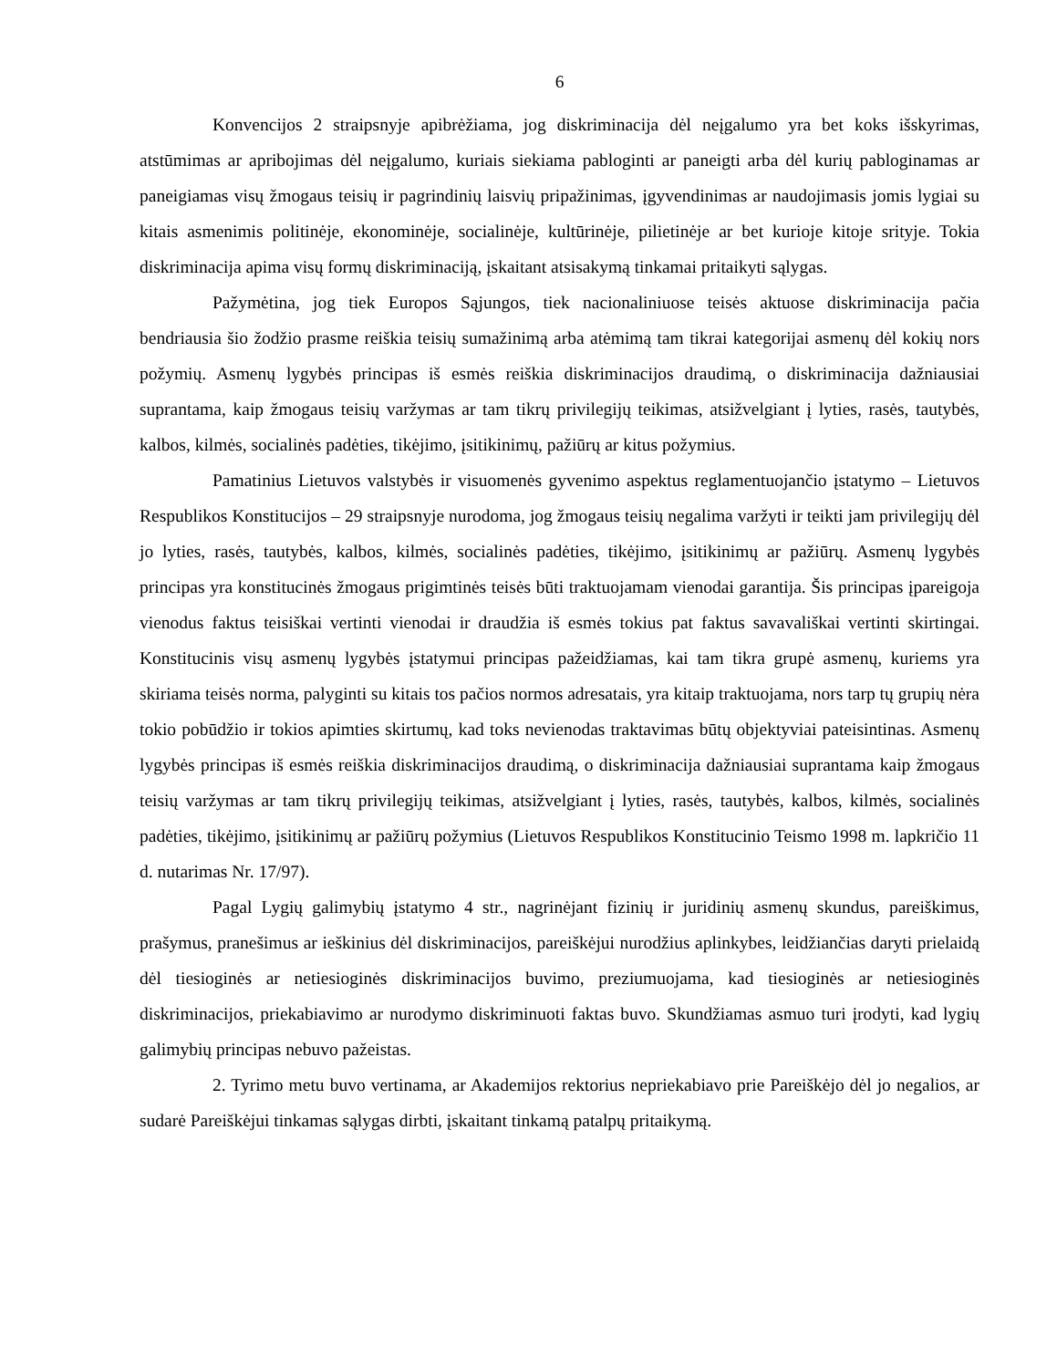6
Konvencijos 2 straipsnyje apibrėžiama, jog diskriminacija dėl neįgalumo yra bet koks išskyrimas, atstūmimas ar apribojimas dėl neįgalumo, kuriais siekiama pabloginti ar paneigti arba dėl kurių pabloginamas ar paneigiamas visų žmogaus teisių ir pagrindinių laisvių pripažinimas, įgyvendinimas ar naudojimasis jomis lygiai su kitais asmenimis politinėje, ekonominėje, socialinėje, kultūrinėje, pilietinėje ar bet kurioje kitoje srityje. Tokia diskriminacija apima visų formų diskriminaciją, įskaitant atsisakymą tinkamai pritaikyti sąlygas.
Pažymėtina, jog tiek Europos Sąjungos, tiek nacionaliniuose teisės aktuose diskriminacija pačia bendriausia šio žodžio prasme reiškia teisių sumažinimą arba atėmimą tam tikrai kategorijai asmenų dėl kokių nors požymių. Asmenų lygybės principas iš esmės reiškia diskriminacijos draudimą, o diskriminacija dažniausiai suprantama, kaip žmogaus teisių varžymas ar tam tikrų privilegijų teikimas, atsižvelgiant į lyties, rasės, tautybės, kalbos, kilmės, socialinės padėties, tikėjimo, įsitikinimų, pažiūrų ar kitus požymius.
Pamatinius Lietuvos valstybės ir visuomenės gyvenimo aspektus reglamentuojančio įstatymo – Lietuvos Respublikos Konstitucijos – 29 straipsnyje nurodoma, jog žmogaus teisių negalima varžyti ir teikti jam privilegijų dėl jo lyties, rasės, tautybės, kalbos, kilmės, socialinės padėties, tikėjimo, įsitikinimų ar pažiūrų. Asmenų lygybės principas yra konstitucinės žmogaus prigimtinės teisės būti traktuojamam vienodai garantija. Šis principas įpareigoja vienodus faktus teisiškai vertinti vienodai ir draudžia iš esmės tokius pat faktus savavališkai vertinti skirtingai. Konstitucinis visų asmenų lygybės įstatymui principas pažeidžiamas, kai tam tikra grupė asmenų, kuriems yra skiriama teisės norma, palyginti su kitais tos pačios normos adresatais, yra kitaip traktuojama, nors tarp tų grupių nėra tokio pobūdžio ir tokios apimties skirtumų, kad toks nevienodas traktavimas būtų objektyviai pateisintinas. Asmenų lygybės principas iš esmės reiškia diskriminacijos draudimą, o diskriminacija dažniausiai suprantama kaip žmogaus teisių varžymas ar tam tikrų privilegijų teikimas, atsižvelgiant į lyties, rasės, tautybės, kalbos, kilmės, socialinės padėties, tikėjimo, įsitikinimų ar pažiūrų požymius (Lietuvos Respublikos Konstitucinio Teismo 1998 m. lapkričio 11 d. nutarimas Nr. 17/97).
Pagal Lygių galimybių įstatymo 4 str., nagrinėjant fizinių ir juridinių asmenų skundus, pareiškimus, prašymus, pranešimus ar ieškinius dėl diskriminacijos, pareiškėjui nurodžius aplinkybes, leidžiančias daryti prielaidą dėl tiesioginės ar netiesioginės diskriminacijos buvimo, preziumuojama, kad tiesioginės ar netiesioginės diskriminacijos, priekabiavimo ar nurodymo diskriminuoti faktas buvo. Skundžiamas asmuo turi įrodyti, kad lygių galimybių principas nebuvo pažeistas.
2. Tyrimo metu buvo vertinama, ar Akademijos rektorius nepriekabiavo prie Pareiškėjo dėl jo negalios, ar sudarė Pareiškėjui tinkamas sąlygas dirbti, įskaitant tinkamą patalpų pritaikymą.